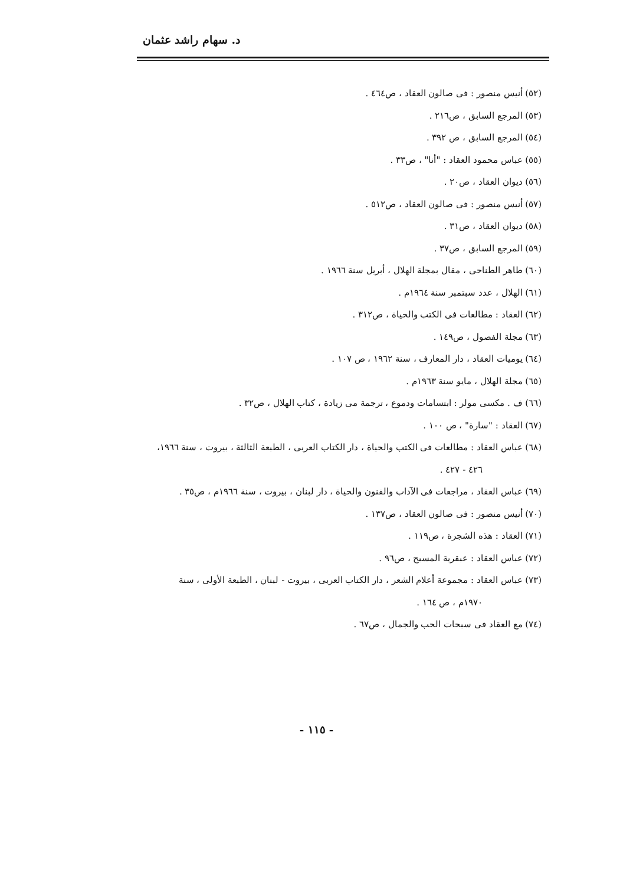د. سهام راشد عثمان
(٥٢) أنيس منصور : فى صالون العقاد ، ص٤٦٤ .
(٥٣) المرجع السابق ، ص٢١٦ .
(٥٤) المرجع السابق ، ص ٣٩٢ .
(٥٥) عباس محمود العقاد : "أنا" ، ص٣٣ .
(٥٦) ديوان العقاد ، ص٢٠ .
(٥٧) أنيس منصور : فى صالون العقاد ، ص٥١٢ .
(٥٨) ديوان العقاد ، ص٣١ .
(٥٩) المرجع السابق ، ص٣٧ .
(٦٠) طاهر الطناحى ، مقال بمجلة الهلال ، أبريل سنة ١٩٦٦ .
(٦١) الهلال ، عدد سبتمبر سنة ١٩٦٤م .
(٦٢) العقاد : مطالعات فى الكتب والحياة ، ص٣١٢ .
(٦٣) مجلة الفصول ، ص١٤٩ .
(٦٤) يوميات العقاد ، دار المعارف ، سنة ١٩٦٢ ، ص ١٠٧ .
(٦٥) مجلة الهلال ، مايو سنة ١٩٦٣م .
(٦٦) ف . مكسى مولر : ابتسامات ودموع ، ترجمة مى زيادة ، كتاب الهلال ، ص٣٢ .
(٦٧) العقاد : "سارة" ، ص ١٠٠ .
(٦٨) عباس العقاد : مطالعات فى الكتب والحياة ، دار الكتاب العربى ، الطبعة الثالثة ، بيروت ، سنة ١٩٦٦،
٤٢٦ - ٤٢٧ .
(٦٩) عباس العقاد ، مراجعات فى الآداب والفنون والحياة ، دار لبنان ، بيروت ، سنة ١٩٦٦م ، ص٣٥ .
(٧٠) أنيس منصور : فى صالون العقاد ، ص١٣٧ .
(٧١) العقاد : هذه الشجرة ، ص١١٩ .
(٧٢) عباس العقاد : عبقرية المسيح ، ص٩٦ .
(٧٣) عباس العقاد : مجموعة أعلام الشعر ، دار الكتاب العربى ، بيروت - لبنان ، الطبعة الأولى ، سنة
١٩٧٠م ، ص ١٦٤ .
(٧٤) مع العقاد فى سبحات الحب والجمال ، ص٦٧ .
- ١١٥ -